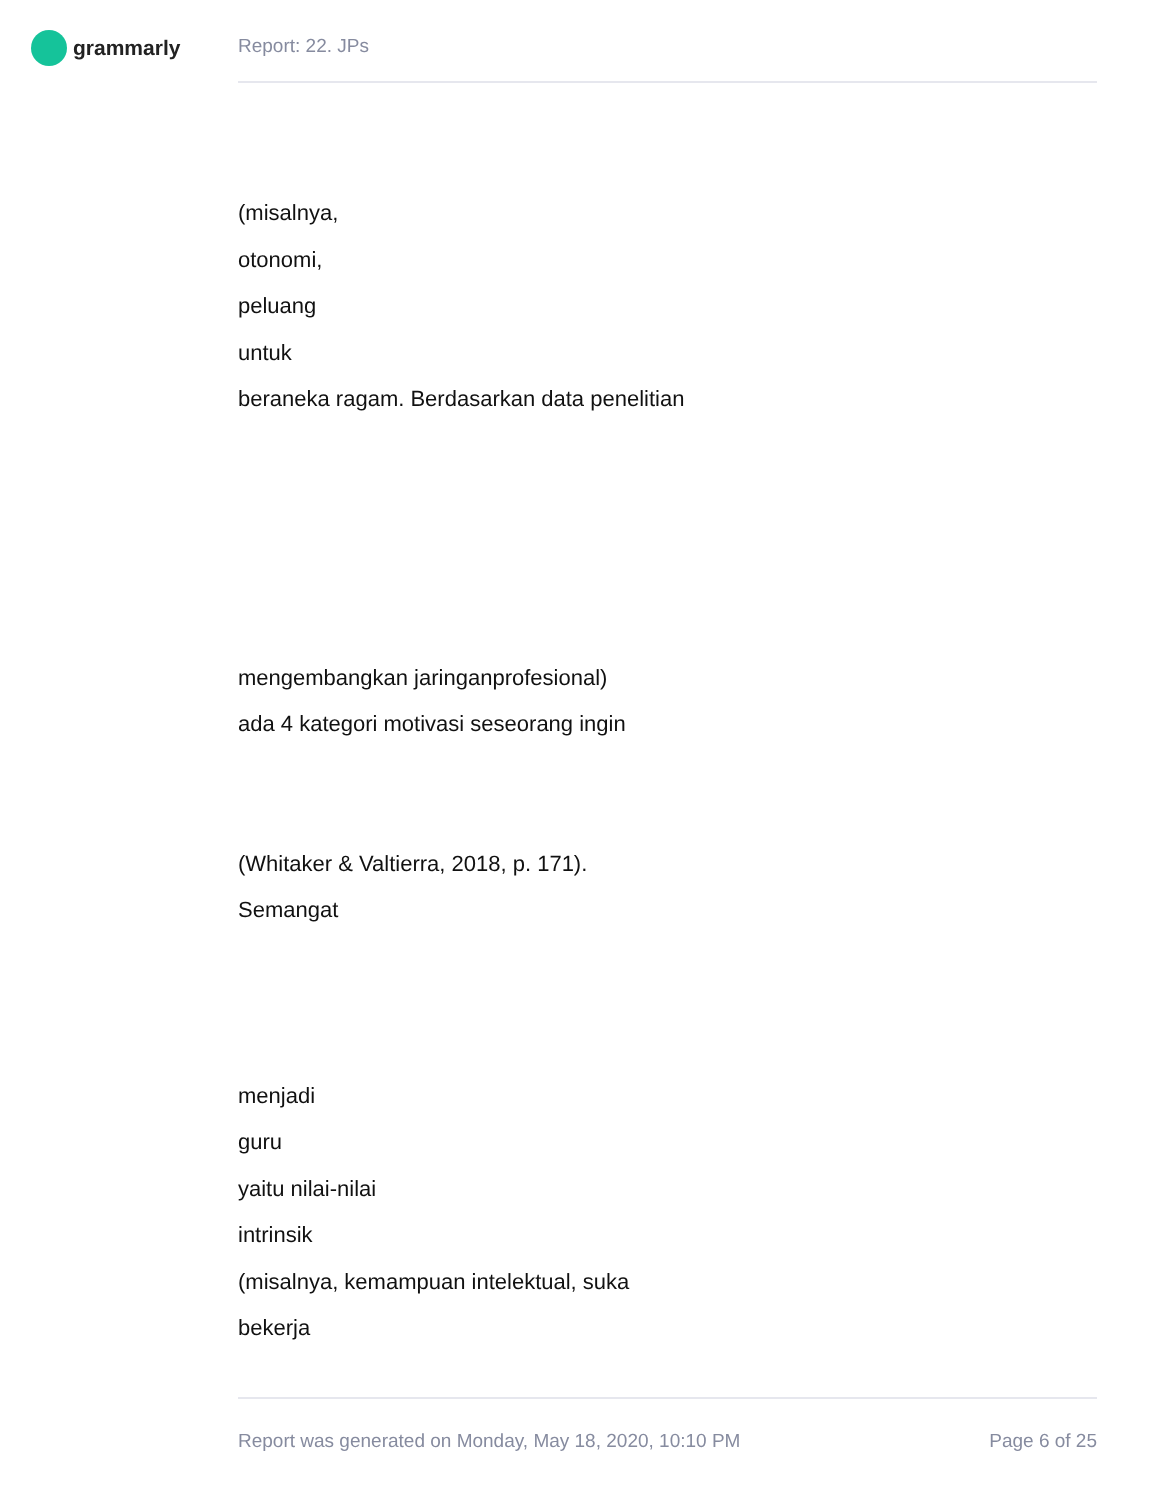grammarly Report: 22. JPs
(misalnya,
otonomi,
peluang
untuk
beraneka ragam. Berdasarkan data penelitian
mengembangkan jaringanprofesional)
ada 4 kategori motivasi seseorang ingin
(Whitaker & Valtierra, 2018, p. 171).
Semangat
menjadi
guru
yaitu nilai-nilai
intrinsik
(misalnya, kemampuan intelektual, suka
bekerja
Report was generated on Monday, May 18, 2020, 10:10 PM Page 6 of 25